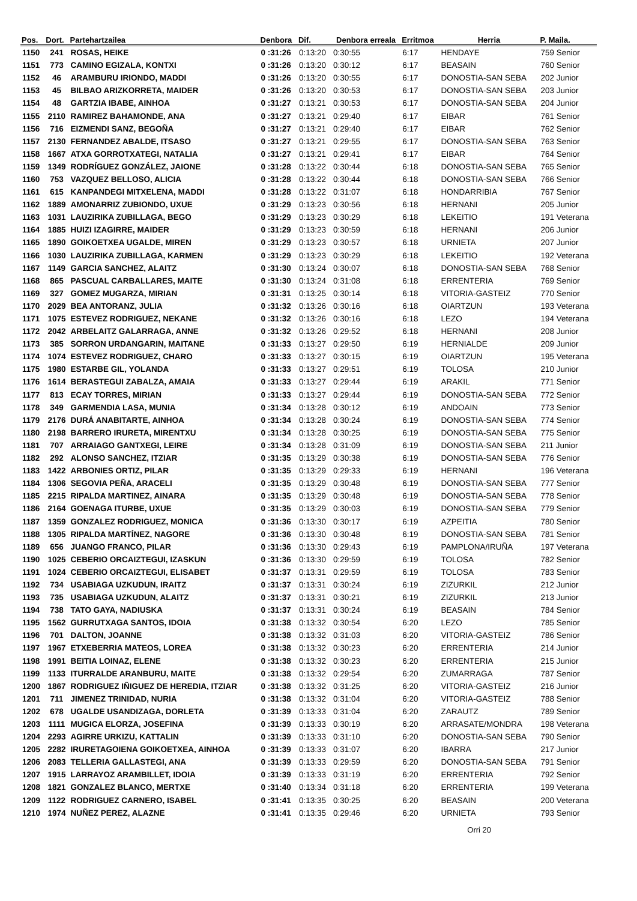| Pos. | Dort. | Partehartzailea | Denbora | Dif. | Denbora erreala | Erritmoa | Herria | P. Maila. |
| --- | --- | --- | --- | --- | --- | --- | --- | --- |
| 1150 | 241 | ROSAS, HEIKE | 0 :31:26 | 0:13:20 | 0:30:55 | 6:17 | HENDAYE | 759 Senior |
| 1151 | 773 | CAMINO EGIZALA, KONTXI | 0 :31:26 | 0:13:20 | 0:30:12 | 6:17 | BEASAIN | 760 Senior |
| 1152 | 46 | ARAMBURU IRIONDO, MADDI | 0 :31:26 | 0:13:20 | 0:30:55 | 6:17 | DONOSTIA-SAN SEBA | 202 Junior |
| 1153 | 45 | BILBAO ARIZKORRETA, MAIDER | 0 :31:26 | 0:13:20 | 0:30:53 | 6:17 | DONOSTIA-SAN SEBA | 203 Junior |
| 1154 | 48 | GARTZIA IBABE, AINHOA | 0 :31:27 | 0:13:21 | 0:30:53 | 6:17 | DONOSTIA-SAN SEBA | 204 Junior |
| 1155 | 2110 | RAMIREZ BAHAMONDE, ANA | 0 :31:27 | 0:13:21 | 0:29:40 | 6:17 | EIBAR | 761 Senior |
| 1156 | 716 | EIZMENDI SANZ, BEGOÑA | 0 :31:27 | 0:13:21 | 0:29:40 | 6:17 | EIBAR | 762 Senior |
| 1157 | 2130 | FERNANDEZ ABALDE, ITSASO | 0 :31:27 | 0:13:21 | 0:29:55 | 6:17 | DONOSTIA-SAN SEBA | 763 Senior |
| 1158 | 1667 | ATXA GORROTXATEGI, NATALIA | 0 :31:27 | 0:13:21 | 0:29:41 | 6:17 | EIBAR | 764 Senior |
| 1159 | 1349 | RODRÍGUEZ GONZÁLEZ, JAIONE | 0 :31:28 | 0:13:22 | 0:30:44 | 6:18 | DONOSTIA-SAN SEBA | 765 Senior |
| 1160 | 753 | VAZQUEZ BELLOSO, ALICIA | 0 :31:28 | 0:13:22 | 0:30:44 | 6:18 | DONOSTIA-SAN SEBA | 766 Senior |
| 1161 | 615 | KANPANDEGI MITXELENA, MADDI | 0 :31:28 | 0:13:22 | 0:31:07 | 6:18 | HONDARRIBIA | 767 Senior |
| 1162 | 1889 | AMONARRIZ ZUBIONDO, UXUE | 0 :31:29 | 0:13:23 | 0:30:56 | 6:18 | HERNANI | 205 Junior |
| 1163 | 1031 | LAUZIRIKA ZUBILLAGA, BEGO | 0 :31:29 | 0:13:23 | 0:30:29 | 6:18 | LEKEITIO | 191 Veterana |
| 1164 | 1885 | HUIZI IZAGIRRE, MAIDER | 0 :31:29 | 0:13:23 | 0:30:59 | 6:18 | HERNANI | 206 Junior |
| 1165 | 1890 | GOIKOETXEA UGALDE, MIREN | 0 :31:29 | 0:13:23 | 0:30:57 | 6:18 | URNIETA | 207 Junior |
| 1166 | 1030 | LAUZIRIKA ZUBILLAGA, KARMEN | 0 :31:29 | 0:13:23 | 0:30:29 | 6:18 | LEKEITIO | 192 Veterana |
| 1167 | 1149 | GARCIA SANCHEZ, ALAITZ | 0 :31:30 | 0:13:24 | 0:30:07 | 6:18 | DONOSTIA-SAN SEBA | 768 Senior |
| 1168 | 865 | PASCUAL CARBALLARES, MAITE | 0 :31:30 | 0:13:24 | 0:31:08 | 6:18 | ERRENTERIA | 769 Senior |
| 1169 | 327 | GOMEZ MUGARZA, MIRIAN | 0 :31:31 | 0:13:25 | 0:30:14 | 6:18 | VITORIA-GASTEIZ | 770 Senior |
| 1170 | 2029 | BEA ANTORANZ, JULIA | 0 :31:32 | 0:13:26 | 0:30:16 | 6:18 | OIARTZUN | 193 Veterana |
| 1171 | 1075 | ESTEVEZ RODRIGUEZ, NEKANE | 0 :31:32 | 0:13:26 | 0:30:16 | 6:18 | LEZO | 194 Veterana |
| 1172 | 2042 | ARBELAITZ GALARRAGA, ANNE | 0 :31:32 | 0:13:26 | 0:29:52 | 6:18 | HERNANI | 208 Junior |
| 1173 | 385 | SORRON URDANGARIN, MAITANE | 0 :31:33 | 0:13:27 | 0:29:50 | 6:19 | HERNIALDE | 209 Junior |
| 1174 | 1074 | ESTEVEZ RODRIGUEZ, CHARO | 0 :31:33 | 0:13:27 | 0:30:15 | 6:19 | OIARTZUN | 195 Veterana |
| 1175 | 1980 | ESTARBE GIL, YOLANDA | 0 :31:33 | 0:13:27 | 0:29:51 | 6:19 | TOLOSA | 210 Junior |
| 1176 | 1614 | BERASTEGUI ZABALZA, AMAIA | 0 :31:33 | 0:13:27 | 0:29:44 | 6:19 | ARAKIL | 771 Senior |
| 1177 | 813 | ECAY TORRES, MIRIAN | 0 :31:33 | 0:13:27 | 0:29:44 | 6:19 | DONOSTIA-SAN SEBA | 772 Senior |
| 1178 | 349 | GARMENDIA LASA, MUNIA | 0 :31:34 | 0:13:28 | 0:30:12 | 6:19 | ANDOAIN | 773 Senior |
| 1179 | 2176 | DURÁ ANABITARTE, AINHOA | 0 :31:34 | 0:13:28 | 0:30:24 | 6:19 | DONOSTIA-SAN SEBA | 774 Senior |
| 1180 | 2198 | BARRERO IRURETA, MIRENTXU | 0 :31:34 | 0:13:28 | 0:30:25 | 6:19 | DONOSTIA-SAN SEBA | 775 Senior |
| 1181 | 707 | ARRAIAGO GANTXEGI, LEIRE | 0 :31:34 | 0:13:28 | 0:31:09 | 6:19 | DONOSTIA-SAN SEBA | 211 Junior |
| 1182 | 292 | ALONSO SANCHEZ, ITZIAR | 0 :31:35 | 0:13:29 | 0:30:38 | 6:19 | DONOSTIA-SAN SEBA | 776 Senior |
| 1183 | 1422 | ARBONIES ORTIZ, PILAR | 0 :31:35 | 0:13:29 | 0:29:33 | 6:19 | HERNANI | 196 Veterana |
| 1184 | 1306 | SEGOVIA PEÑA, ARACELI | 0 :31:35 | 0:13:29 | 0:30:48 | 6:19 | DONOSTIA-SAN SEBA | 777 Senior |
| 1185 | 2215 | RIPALDA MARTINEZ, AINARA | 0 :31:35 | 0:13:29 | 0:30:48 | 6:19 | DONOSTIA-SAN SEBA | 778 Senior |
| 1186 | 2164 | GOENAGA ITURBE, UXUE | 0 :31:35 | 0:13:29 | 0:30:03 | 6:19 | DONOSTIA-SAN SEBA | 779 Senior |
| 1187 | 1359 | GONZALEZ RODRIGUEZ, MONICA | 0 :31:36 | 0:13:30 | 0:30:17 | 6:19 | AZPEITIA | 780 Senior |
| 1188 | 1305 | RIPALDA MARTÍNEZ, NAGORE | 0 :31:36 | 0:13:30 | 0:30:48 | 6:19 | DONOSTIA-SAN SEBA | 781 Senior |
| 1189 | 656 | JUANGO FRANCO, PILAR | 0 :31:36 | 0:13:30 | 0:29:43 | 6:19 | PAMPLONA/IRUÑA | 197 Veterana |
| 1190 | 1025 | CEBERIO ORCAIZTEGUI, IZASKUN | 0 :31:36 | 0:13:30 | 0:29:59 | 6:19 | TOLOSA | 782 Senior |
| 1191 | 1024 | CEBERIO ORCAIZTEGUI, ELISABET | 0 :31:37 | 0:13:31 | 0:29:59 | 6:19 | TOLOSA | 783 Senior |
| 1192 | 734 | USABIAGA UZKUDUN, IRAITZ | 0 :31:37 | 0:13:31 | 0:30:24 | 6:19 | ZIZURKIL | 212 Junior |
| 1193 | 735 | USABIAGA UZKUDUN, ALAITZ | 0 :31:37 | 0:13:31 | 0:30:21 | 6:19 | ZIZURKIL | 213 Junior |
| 1194 | 738 | TATO GAYA, NADIUSKA | 0 :31:37 | 0:13:31 | 0:30:24 | 6:19 | BEASAIN | 784 Senior |
| 1195 | 1562 | GURRUTXAGA SANTOS, IDOIA | 0 :31:38 | 0:13:32 | 0:30:54 | 6:20 | LEZO | 785 Senior |
| 1196 | 701 | DALTON, JOANNE | 0 :31:38 | 0:13:32 | 0:31:03 | 6:20 | VITORIA-GASTEIZ | 786 Senior |
| 1197 | 1967 | ETXEBERRIA MATEOS, LOREA | 0 :31:38 | 0:13:32 | 0:30:23 | 6:20 | ERRENTERIA | 214 Junior |
| 1198 | 1991 | BEITIA LOINAZ, ELENE | 0 :31:38 | 0:13:32 | 0:30:23 | 6:20 | ERRENTERIA | 215 Junior |
| 1199 | 1133 | ITURRALDE ARANBURU, MAITE | 0 :31:38 | 0:13:32 | 0:29:54 | 6:20 | ZUMARRAGA | 787 Senior |
| 1200 | 1867 | RODRIGUEZ IÑIGUEZ DE HEREDIA, ITZIAR | 0 :31:38 | 0:13:32 | 0:31:25 | 6:20 | VITORIA-GASTEIZ | 216 Junior |
| 1201 | 711 | JIMENEZ TRINIDAD, NURIA | 0 :31:38 | 0:13:32 | 0:31:04 | 6:20 | VITORIA-GASTEIZ | 788 Senior |
| 1202 | 678 | UGALDE USANDIZAGA, DORLETA | 0 :31:39 | 0:13:33 | 0:31:04 | 6:20 | ZARAUTZ | 789 Senior |
| 1203 | 1111 | MUGICA ELORZA, JOSEFINA | 0 :31:39 | 0:13:33 | 0:30:19 | 6:20 | ARRASATE/MONDRA | 198 Veterana |
| 1204 | 2293 | AGIRRE URKIZU, KATTALIN | 0 :31:39 | 0:13:33 | 0:31:10 | 6:20 | DONOSTIA-SAN SEBA | 790 Senior |
| 1205 | 2282 | IRURETAGOIENA GOIKOETXEA, AINHOA | 0 :31:39 | 0:13:33 | 0:31:07 | 6:20 | IBARRA | 217 Junior |
| 1206 | 2083 | TELLERIA GALLASTEGI, ANA | 0 :31:39 | 0:13:33 | 0:29:59 | 6:20 | DONOSTIA-SAN SEBA | 791 Senior |
| 1207 | 1915 | LARRAYOZ ARAMBILLET, IDOIA | 0 :31:39 | 0:13:33 | 0:31:19 | 6:20 | ERRENTERIA | 792 Senior |
| 1208 | 1821 | GONZALEZ BLANCO, MERTXE | 0 :31:40 | 0:13:34 | 0:31:18 | 6:20 | ERRENTERIA | 199 Veterana |
| 1209 | 1122 | RODRIGUEZ CARNERO, ISABEL | 0 :31:41 | 0:13:35 | 0:30:25 | 6:20 | BEASAIN | 200 Veterana |
| 1210 | 1974 | NUÑEZ PEREZ, ALAZNE | 0 :31:41 | 0:13:35 | 0:29:46 | 6:20 | URNIETA | 793 Senior |
Orri 20